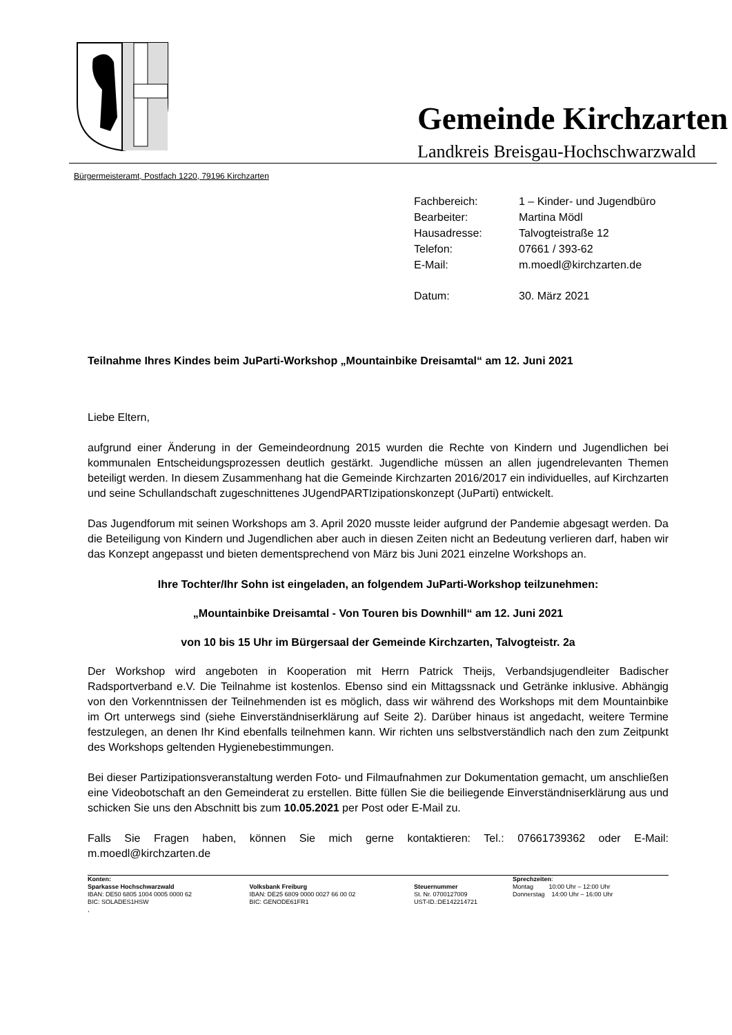Gemeinde Kirchzarten
Landkreis Breisgau-Hochschwarzwald
Bürgermeisteramt, Postfach 1220, 79196 Kirchzarten
| Fachbereich: | 1 – Kinder- und Jugendbüro |
| Bearbeiter: | Martina Mödl |
| Hausadresse: | Talvogteistraße 12 |
| Telefon: | 07661 / 393-62 |
| E-Mail: | m.moedl@kirchzarten.de |
| Datum: | 30. März 2021 |
Teilnahme Ihres Kindes beim JuParti-Workshop „Mountainbike Dreisamtal“ am 12. Juni 2021
Liebe Eltern,
aufgrund einer Änderung in der Gemeindeordnung 2015 wurden die Rechte von Kindern und Jugendlichen bei kommunalen Entscheidungsprozessen deutlich gestärkt. Jugendliche müssen an allen jugendrelevanten Themen beteiligt werden. In diesem Zusammenhang hat die Gemeinde Kirchzarten 2016/2017 ein individuelles, auf Kirchzarten und seine Schullandschaft zugeschnittenes JUgendPARTIzipationskonzept (JuParti) entwickelt.
Das Jugendforum mit seinen Workshops am 3. April 2020 musste leider aufgrund der Pandemie abgesagt werden. Da die Beteiligung von Kindern und Jugendlichen aber auch in diesen Zeiten nicht an Bedeutung verlieren darf, haben wir das Konzept angepasst und bieten dementsprechend von März bis Juni 2021 einzelne Workshops an.
Ihre Tochter/Ihr Sohn ist eingeladen, an folgendem JuParti-Workshop teilzunehmen:
„Mountainbike Dreisamtal - Von Touren bis Downhill“ am 12. Juni 2021
von 10 bis 15 Uhr im Bürgersaal der Gemeinde Kirchzarten, Talvogteistr. 2a
Der Workshop wird angeboten in Kooperation mit Herrn Patrick Theijs, Verbandsjugendleiter Badischer Radsportverband e.V. Die Teilnahme ist kostenlos. Ebenso sind ein Mittagssnack und Getränke inklusive. Abhängig von den Vorkenntnissen der Teilnehmenden ist es möglich, dass wir während des Workshops mit dem Mountainbike im Ort unterwegs sind (siehe Einverständniserklärung auf Seite 2). Darüber hinaus ist angedacht, weitere Termine festzulegen, an denen Ihr Kind ebenfalls teilnehmen kann. Wir richten uns selbstverständlich nach den zum Zeitpunkt des Workshops geltenden Hygienebestimmungen.
Bei dieser Partizipationsveranstaltung werden Foto- und Filmaufnahmen zur Dokumentation gemacht, um anschließen eine Videobotschaft an den Gemeinderat zu erstellen. Bitte füllen Sie die beiliegende Einverständniserklärung aus und schicken Sie uns den Abschnitt bis zum 10.05.2021 per Post oder E-Mail zu.
Falls Sie Fragen haben, können Sie mich gerne kontaktieren: Tel.: 07661739362 oder E-Mail: m.moedl@kirchzarten.de
| Konten: | | | Sprechzeiten : |
| Sparkasse Hochschwarzwald IBAN: DE50 6805 1004 0005 0000 62 BIC: SOLADES1HSW | Volksbank Freiburg IBAN: DE25 6809 0000 0027 66 00 02 BIC: GENODE61FR1 | Steuernummer St. Nr. 0700127009 UST-ID.:DE142214721 | Montag 10:00 Uhr – 12:00 Uhr Donnerstag 14:00 Uhr – 16:00 Uhr |
,